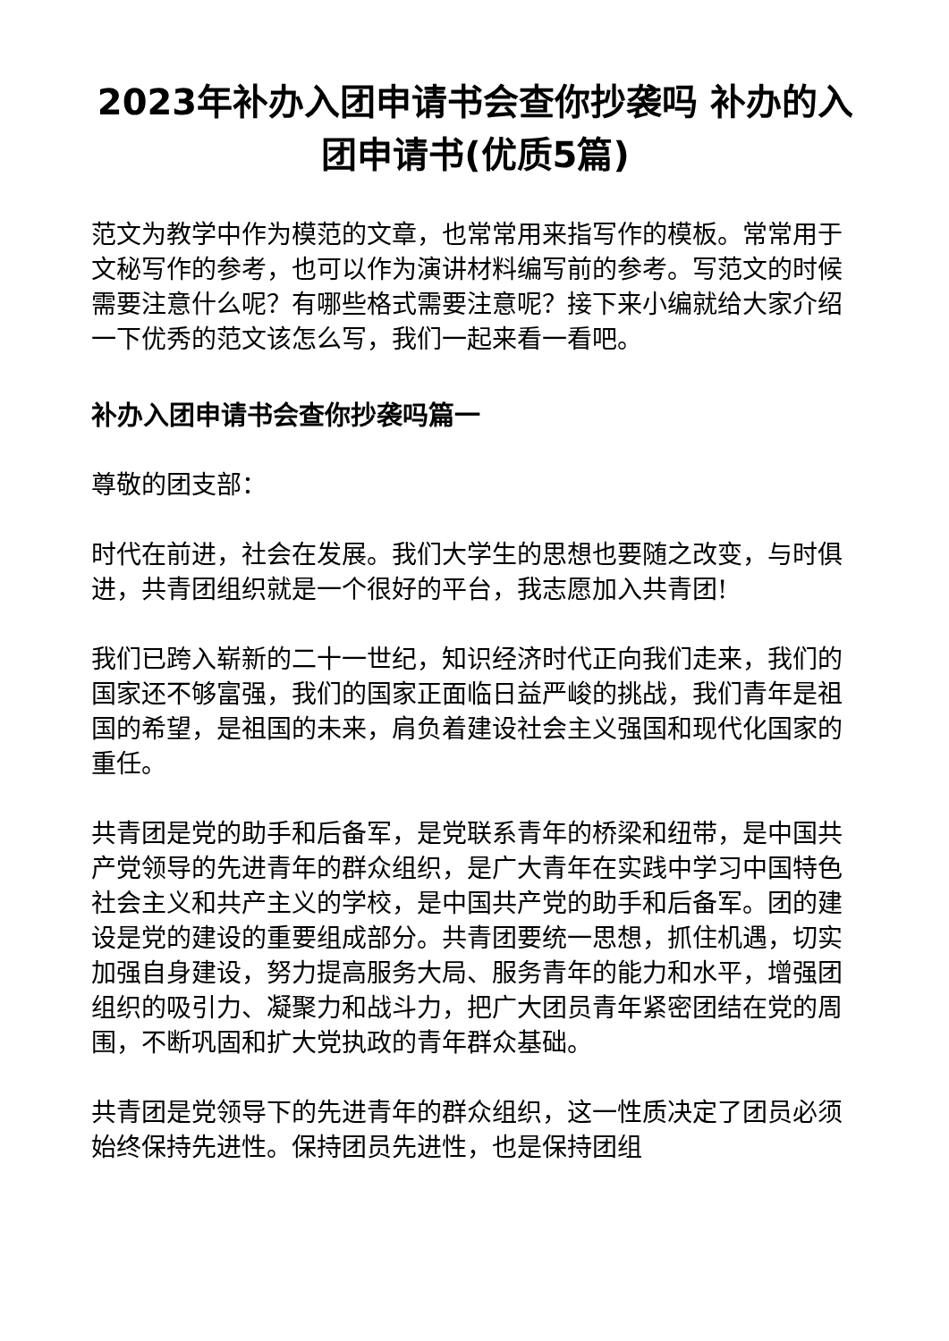2023年补办入团申请书会查你抄袭吗 补办的入团申请书(优质5篇)
范文为教学中作为模范的文章，也常常用来指写作的模板。常常用于文秘写作的参考，也可以作为演讲材料编写前的参考。写范文的时候需要注意什么呢？有哪些格式需要注意呢？接下来小编就给大家介绍一下优秀的范文该怎么写，我们一起来看一看吧。
补办入团申请书会查你抄袭吗篇一
尊敬的团支部：
时代在前进，社会在发展。我们大学生的思想也要随之改变，与时俱进，共青团组织就是一个很好的平台，我志愿加入共青团!
我们已跨入崭新的二十一世纪，知识经济时代正向我们走来，我们的国家还不够富强，我们的国家正面临日益严峻的挑战，我们青年是祖国的希望，是祖国的未来，肩负着建设社会主义强国和现代化国家的重任。
共青团是党的助手和后备军，是党联系青年的桥梁和纽带，是中国共产党领导的先进青年的群众组织，是广大青年在实践中学习中国特色社会主义和共产主义的学校，是中国共产党的助手和后备军。团的建设是党的建设的重要组成部分。共青团要统一思想，抓住机遇，切实加强自身建设，努力提高服务大局、服务青年的能力和水平，增强团组织的吸引力、凝聚力和战斗力，把广大团员青年紧密团结在党的周围，不断巩固和扩大党执政的青年群众基础。
共青团是党领导下的先进青年的群众组织，这一性质决定了团员必须始终保持先进性。保持团员先进性，也是保持团组